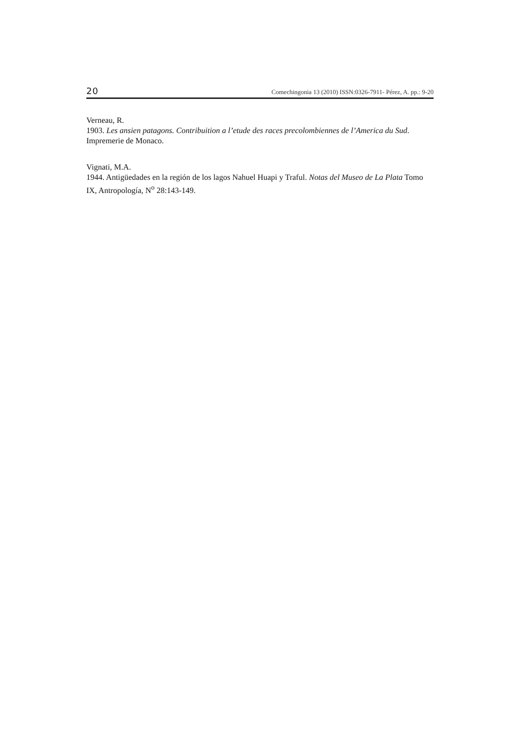20 Comechingonia 13 (2010) ISSN:0326-7911- Pérez, A. pp.: 9-20
Verneau, R.
1903. Les ansien patagons. Contribuition a l’etude des races precolombiennes de l’America du Sud. Impremerie de Monaco.
Vignati, M.A.
1944. Antigüedades en la región de los lagos Nahuel Huapi y Traful. Notas del Museo de La Plata Tomo IX, Antropología, N<sup>o</sup> 28:143-149.